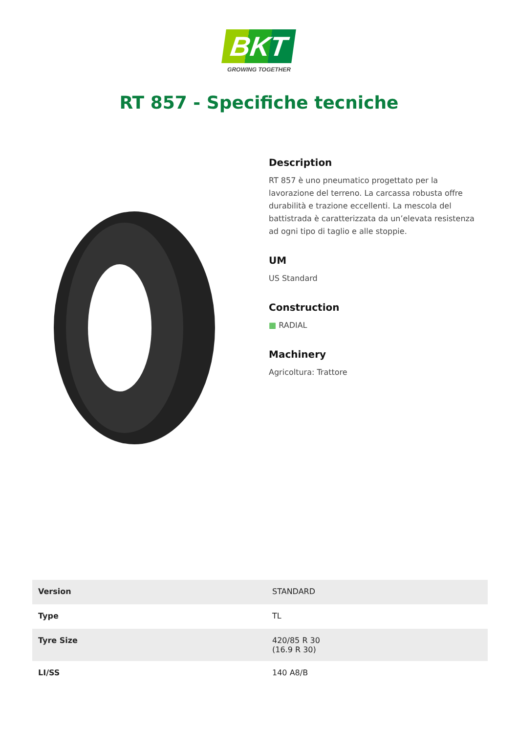BKT
GROWING TOGETHER
RT 857 - Specifiche tecniche
Description
RT 857 è uno pneumatico progettato per la lavorazione del terreno. La carcassa robusta offre durabilità e trazione eccellenti. La mescola del battistrada è caratterizzata da un’elevata resistenza ad ogni tipo di taglio e alle stoppie.
UM
US Standard
Construction
▦ RADIAL
Machinery
Agricoltura: Trattore
| Version | STANDARD |
| Type | TL |
| Tyre Size | 420/85 R 30 (16.9 R 30) |
| LI/SS | 140 A8/B |